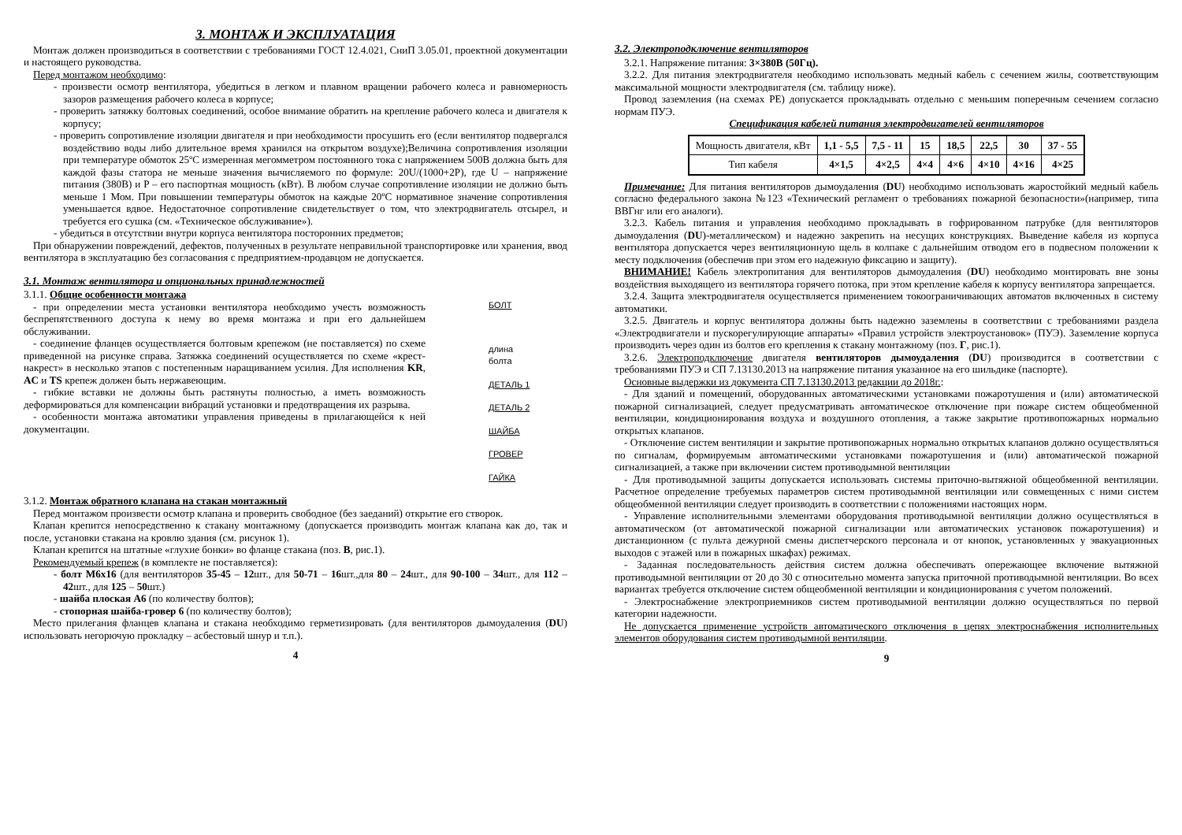3. МОНТАЖ И ЭКСПЛУАТАЦИЯ
Монтаж должен производиться в соответствии с требованиями ГОСТ 12.4.021, СниП 3.05.01, проектной документации и настоящего руководства.
Перед монтажом необходимо:
- произвести осмотр вентилятора, убедиться в легком и плавном вращении рабочего колеса и равномерность зазоров размещения рабочего колеса в корпусе;
- проверить затяжку болтовых соединений, особое внимание обратить на крепление рабочего колеса и двигателя к корпусу;
- проверить сопротивление изоляции двигателя и при необходимости просушить его (если вентилятор подвергался воздействию воды либо длительное время хранился на открытом воздухе);Величина сопротивления изоляции при температуре обмоток 25ºС измеренная мегомметром постоянного тока с напряжением 500В должна быть для каждой фазы статора не меньше значения вычисляемого по формуле: 20U/(1000+2P), где U – напряжение питания (380В) и P – его паспортная мощность (кВт). В любом случае сопротивление изоляции не должно быть меньше 1 Мом. При повышении температуры обмоток на каждые 20ºС нормативное значение сопротивления уменьшается вдвое. Недостаточное сопротивление свидетельствует о том, что электродвигатель отсырел, и требуется его сушка (см. «Техническое обслуживание»).
- убедиться в отсутствии внутри корпуса вентилятора посторонних предметов;
При обнаружении повреждений, дефектов, полученных в результате неправильной транспортировке или хранения, ввод вентилятора в эксплуатацию без согласования с предприятием-продавцом не допускается.
3.1. Монтаж вентилятора и опциональных принадлежностей
БОЛТ
длина
болта
ДЕТАЛЬ 1
ДЕТАЛЬ 2
ШАЙБА
ГРОВЕР
ГАЙКА
3.1.1. Общие особенности монтажа
- при определении места установки вентилятора необходимо учесть возможность беспрепятственного доступа к нему во время монтажа и при его дальнейшем обслуживании.
- соединение фланцев осуществляется болтовым крепежом (не поставляется) по схеме приведенной на рисунке справа. Затяжка соединений осуществляется по схеме «крест-накрест» в несколько этапов с постепенным наращиванием усилия. Для исполнения KR, AC и TS крепеж должен быть нержавеющим.
- гибкие вставки не должны быть растянуты полностью, а иметь возможность деформироваться для компенсации вибраций установки и предотвращения их разрыва.
- особенности монтажа автоматики управления приведены в прилагающейся к ней документации.
3.1.2. Монтаж обратного клапана на стакан монтажный
Перед монтажом произвести осмотр клапана и проверить свободное (без заеданий) открытие его створок.
Клапан крепится непосредственно к стакану монтажному (допускается производить монтаж клапана как до, так и после, установки стакана на кровлю здания (см. рисунок 1).
Клапан крепится на штатные «глухие бонки» во фланце стакана (поз. В, рис.1).
Рекомендуемый крепеж (в комплекте не поставляется):
- болт М6х16 (для вентиляторов 35-45 – 12шт., для 50-71 – 16шт.,для 80 – 24шт., для 90-100 – 34шт., для 112 – 42шт., для 125 – 50шт.)
- шайба плоская А6 (по количеству болтов);
- стопорная шайба-гровер 6 (по количеству болтов);
Место прилегания фланцев клапана и стакана необходимо герметизировать (для вентиляторов дымоудаления (DU) использовать негорючую прокладку – асбестовый шнур и т.п.).
4
3.2. Электроподключение вентиляторов
3.2.1. Напряжение питания: 3×380В (50Гц).
3.2.2. Для питания электродвигателя необходимо использовать медный кабель с сечением жилы, соответствующим максимальной мощности электродвигателя (см. таблицу ниже).
Провод заземления (на схемах PE) допускается прокладывать отдельно с меньшим поперечным сечением согласно нормам ПУЭ.
Спецификация кабелей питания электродвигателей вентиляторов
| Мощность двигателя, кВт | 1,1 - 5,5 | 7,5 - 11 | 15 | 18,5 | 22,5 | 30 | 37 - 55 |
| Тип кабеля | 4×1,5 | 4×2,5 | 4×4 | 4×6 | 4×10 | 4×16 | 4×25 |
Примечание: Для питания вентиляторов дымоудаления (DU) необходимо использовать жаростойкий медный кабель согласно федерального закона №123 «Технический регламент о требованиях пожарной безопасности»(например, типа ВВГнг или его аналоги).
3.2.3. Кабель питания и управления необходимо прокладывать в гофрированном патрубке (для вентиляторов дымоудаления (DU)-металлическом) и надежно закрепить на несущих конструкциях. Выведение кабеля из корпуса вентилятора допускается через вентиляционную щель в колпаке с дальнейшим отводом его в подвесном положении к месту подключения (обеспечив при этом его надежную фиксацию и защиту).
ВНИМАНИЕ! Кабель электропитания для вентиляторов дымоудаления (DU) необходимо монтировать вне зоны воздействия выходящего из вентилятора горячего потока, при этом крепление кабеля к корпусу вентилятора запрещается.
3.2.4. Защита электродвигателя осуществляется применением токоограничивающих автоматов включенных в систему автоматики.
3.2.5. Двигатель и корпус вентилятора должны быть надежно заземлены в соответствии с требованиями раздела «Электродвигатели и пускорегулирующие аппараты» «Правил устройств электроустановок» (ПУЭ). Заземление корпуса производить через один из болтов его крепления к стакану монтажному (поз. Г, рис.1).
3.2.6. Электроподключение двигателя вентиляторов дымоудаления (DU) производится в соответствии с требованиями ПУЭ и СП 7.13130.2013 на напряжение питания указанное на его шильдике (паспорте).
Основные выдержки из документа СП 7.13130.2013 редакции до 2018г.:
- Для зданий и помещений, оборудованных автоматическими установками пожаротушения и (или) автоматической пожарной сигнализацией, следует предусматривать автоматическое отключение при пожаре систем общеобменной вентиляции, кондиционирования воздуха и воздушного отопления, а также закрытие противопожарных нормально открытых клапанов.
- Отключение систем вентиляции и закрытие противопожарных нормально открытых клапанов должно осуществляться по сигналам, формируемым автоматическими установками пожаротушения и (или) автоматической пожарной сигнализацией, а также при включении систем противодымной вентиляции
- Для противодымной защиты допускается использовать системы приточно-вытяжной общеобменной вентиляции. Расчетное определение требуемых параметров систем противодымной вентиляции или совмещенных с ними систем общеобменной вентиляции следует производить в соответствии с положениями настоящих норм.
- Управление исполнительными элементами оборудования противодымной вентиляции должно осуществляться в автоматическом (от автоматической пожарной сигнализации или автоматических установок пожаротушения) и дистанционном (с пульта дежурной смены диспетчерского персонала и от кнопок, установленных у эвакуационных выходов с этажей или в пожарных шкафах) режимах.
- Заданная последовательность действия систем должна обеспечивать опережающее включение вытяжной противодымной вентиляции от 20 до 30 с относительно момента запуска приточной противодымной вентиляции. Во всех вариантах требуется отключение систем общеобменной вентиляции и кондиционирования с учетом положений.
- Электроснабжение электроприемников систем противодымной вентиляции должно осуществляться по первой категории надежности.
Не допускается применение устройств автоматического отключения в цепях электроснабжения исполнительных элементов оборудования систем противодымной вентиляции.
9